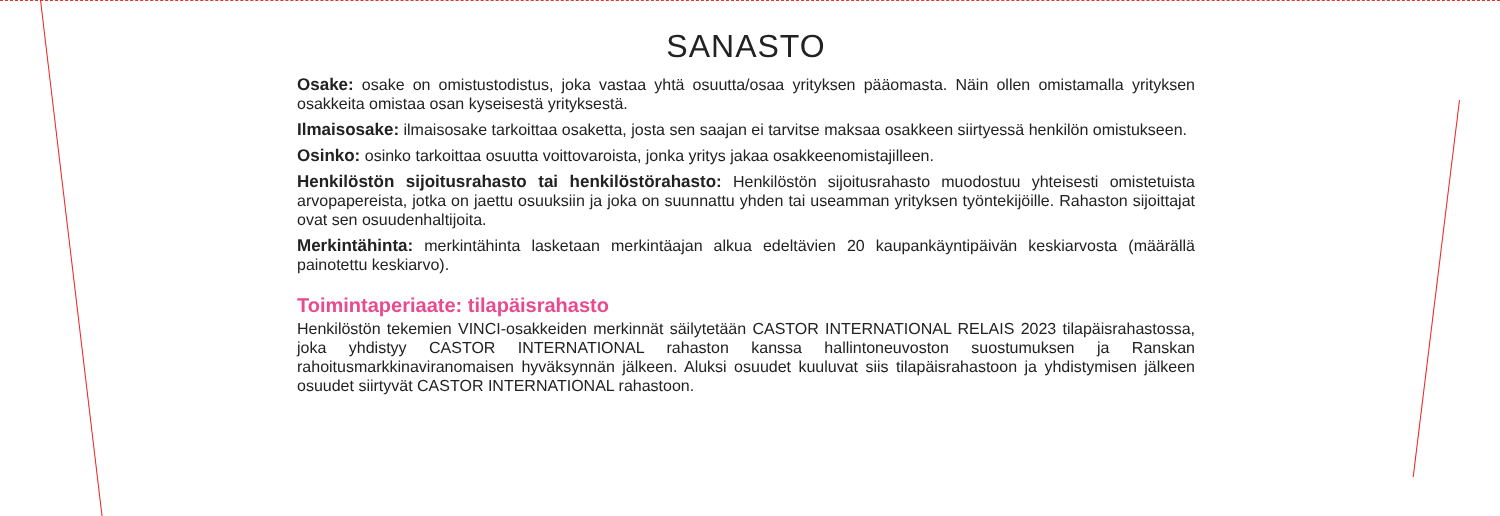SANASTO
Osake: osake on omistustodistus, joka vastaa yhtä osuutta/osaa yrityksen pääomasta. Näin ollen omistamalla yrityksen osakkeita omistaa osan kyseisestä yrityksestä.
Ilmaisosake: ilmaisosake tarkoittaa osaketta, josta sen saajan ei tarvitse maksaa osakkeen siirtyessä henkilön omistukseen.
Osinko: osinko tarkoittaa osuutta voittovaroista, jonka yritys jakaa osakkeenomistajilleen.
Henkilöstön sijoitusrahasto tai henkilöstörahasto: Henkilöstön sijoitusrahasto muodostuu yhteisesti omistetuista arvopapereista, jotka on jaettu osuuksiin ja joka on suunnattu yhden tai useamman yrityksen työntekijöille. Rahaston sijoittajat ovat sen osuudenhaltijoita.
Merkintähinta: merkintähinta lasketaan merkintäajan alkua edeltävien 20 kaupankäyntipäivän keskiarvosta (määrällä painotettu keskiarvo).
Toimintaperiaate: tilapäisrahasto
Henkilöstön tekemien VINCI-osakkeiden merkinnät säilytetään CASTOR INTERNATIONAL RELAIS 2023 tilapäisrahastossa, joka yhdistyy CASTOR INTERNATIONAL rahaston kanssa hallintoneuvoston suostumuksen ja Ranskan rahoitusmarkkinaviranomaisen hyväksynnän jälkeen. Aluksi osuudet kuuluvat siis tilapäisrahastoon ja yhdistymisen jälkeen osuudet siirtyvät CASTOR INTERNATIONAL rahastoon.